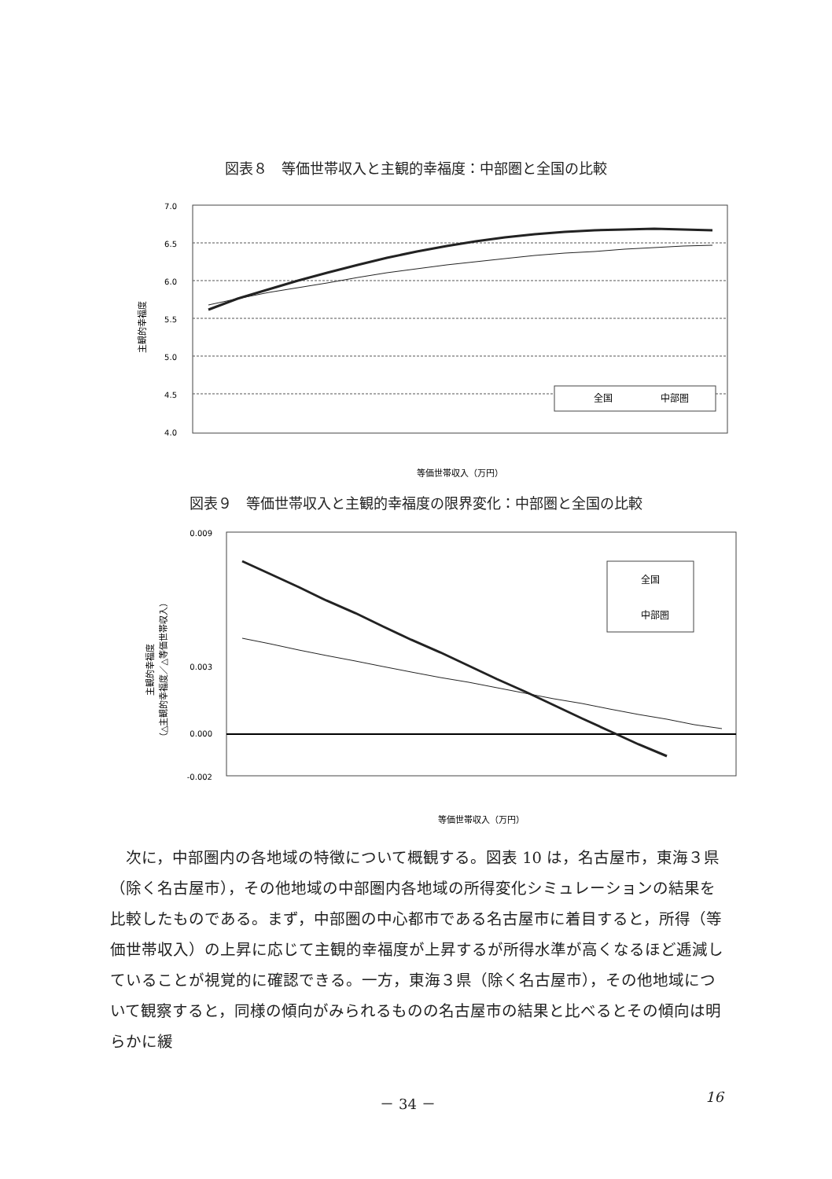図表８　等価世帯収入と主観的幸福度：中部圏と全国の比較
主観的幸福度
7.0
6.5
6.0
5.5
5.0
4.5
4.0
全国
中部圏
等価世帯収入（万円）
図表９　等価世帯収入と主観的幸福度の限界変化：中部圏と全国の比較
主観的幸福度
（△主観的幸福度／△等価世帯収入）
0.009
0.003
0.000
-0.002
全国
中部圏
等価世帯収入（万円）
次に，中部圏内の各地域の特徴について概観する。図表 10 は，名古屋市，東海３県（除く名古屋市），その他地域の中部圏内各地域の所得変化シミュレーションの結果を比較したものである。まず，中部圏の中心都市である名古屋市に着目すると，所得（等価世帯収入）の上昇に応じて主観的幸福度が上昇するが所得水準が高くなるほど逓減していることが視覚的に確認できる。一方，東海３県（除く名古屋市），その他地域について観察すると，同様の傾向がみられるものの名古屋市の結果と比べるとその傾向は明らかに緩
－ 34 － 16